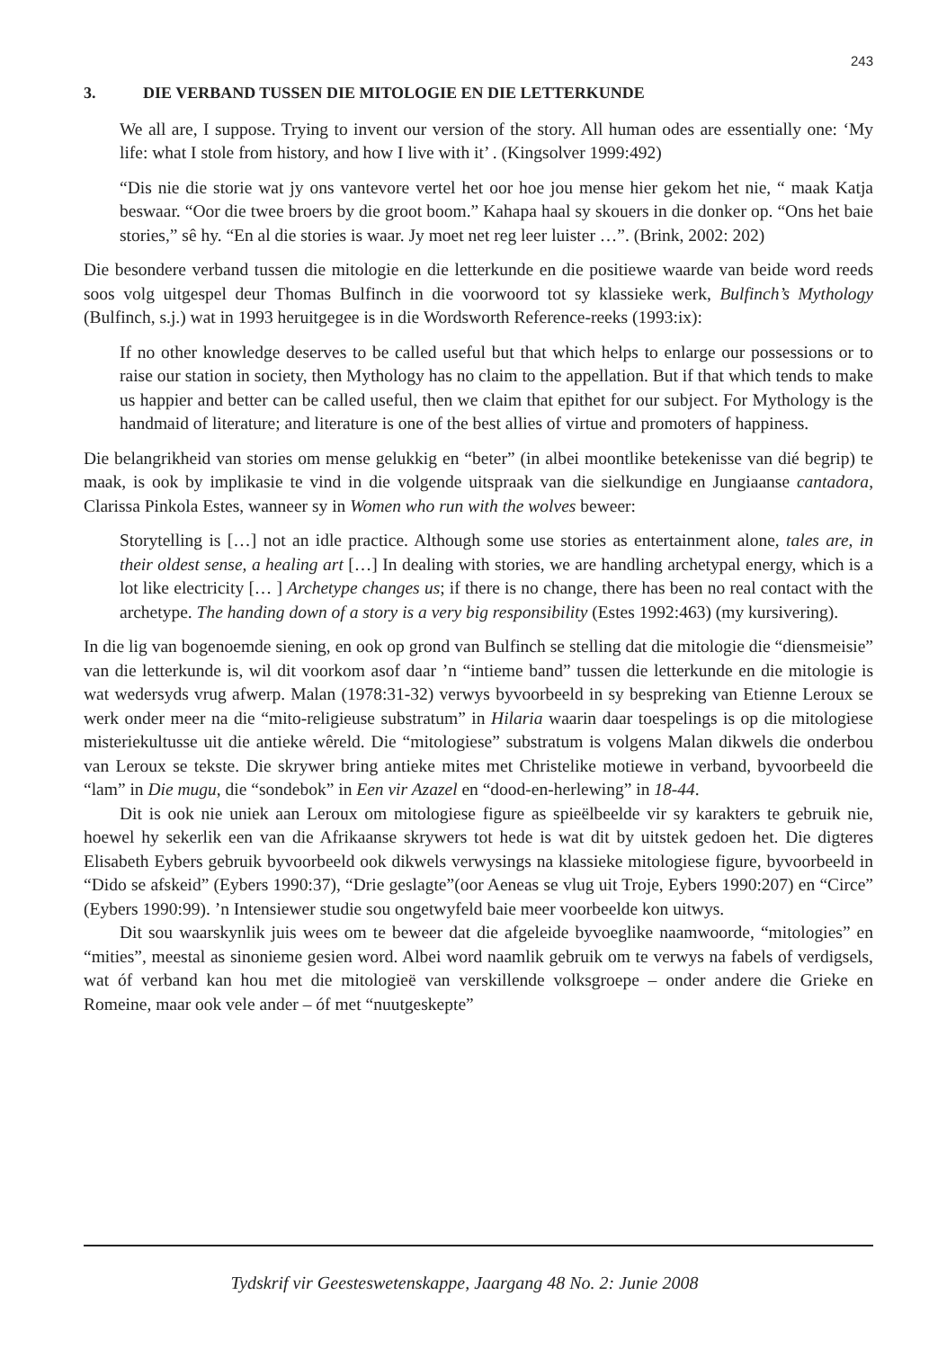243
3. DIE VERBAND TUSSEN DIE MITOLOGIE EN DIE LETTERKUNDE
We all are, I suppose. Trying to invent our version of the story. All human odes are essentially one: ‘My life: what I stole from history, and how I live with it’ . (Kingsolver 1999:492)
“Dis nie die storie wat jy ons vantevore vertel het oor hoe jou mense hier gekom het nie, “ maak Katja beswaar. “Oor die twee broers by die groot boom.” Kahapa haal sy skouers in die donker op. “Ons het baie stories,” sê hy. “En al die stories is waar. Jy moet net reg leer luister …”. (Brink, 2002: 202)
Die besondere verband tussen die mitologie en die letterkunde en die positiewe waarde van beide word reeds soos volg uitgespel deur Thomas Bulfinch in die voorwoord tot sy klassieke werk, Bulfinch’s Mythology (Bulfinch, s.j.) wat in 1993 heruitgegee is in die Wordsworth Reference-reeks (1993:ix):
If no other knowledge deserves to be called useful but that which helps to enlarge our possessions or to raise our station in society, then Mythology has no claim to the appellation. But if that which tends to make us happier and better can be called useful, then we claim that epithet for our subject. For Mythology is the handmaid of literature; and literature is one of the best allies of virtue and promoters of happiness.
Die belangrikheid van stories om mense gelukkig en “beter” (in albei moontlike betekenisse van dié begrip) te maak, is ook by implikasie te vind in die volgende uitspraak van die sielkundige en Jungiaanse cantadora, Clarissa Pinkola Estes, wanneer sy in Women who run with the wolves beweer:
Storytelling is […] not an idle practice. Although some use stories as entertainment alone, tales are, in their oldest sense, a healing art […] In dealing with stories, we are handling archetypal energy, which is a lot like electricity [… ] Archetype changes us; if there is no change, there has been no real contact with the archetype. The handing down of a story is a very big responsibility (Estes 1992:463) (my kursivering).
In die lig van bogenoemde siening, en ook op grond van Bulfinch se stelling dat die mitologie die “diensmeisie” van die letterkunde is, wil dit voorkom asof daar ’n “intieme band” tussen die letterkunde en die mitologie is wat wedersyds vrug afwerp. Malan (1978:31-32) verwys byvoorbeeld in sy bespreking van Etienne Leroux se werk onder meer na die “mito-religieuse substratum” in Hilaria waarin daar toespelings is op die mitologiese misteriekultusse uit die antieke wêreld. Die “mitologiese” substratum is volgens Malan dikwels die onderbou van Leroux se tekste. Die skrywer bring antieke mites met Christelike motiewe in verband, byvoorbeeld die “lam” in Die mugu, die “sondebok” in Een vir Azazel en “dood-en-herlewing” in 18-44.
Dit is ook nie uniek aan Leroux om mitologiese figure as spieëlbeelde vir sy karakters te gebruik nie, hoewel hy sekerlik een van die Afrikaanse skrywers tot hede is wat dit by uitstek gedoen het. Die digteres Elisabeth Eybers gebruik byvoorbeeld ook dikwels verwysings na klassieke mitologiese figure, byvoorbeeld in “Dido se afskeid” (Eybers 1990:37), “Drie geslagte”(oor Aeneas se vlug uit Troje, Eybers 1990:207) en “Circe” (Eybers 1990:99). ’n Intensiewer studie sou ongetwyfeld baie meer voorbeelde kon uitwys.
Dit sou waarskynlik juis wees om te beweer dat die afgeleide byvoeglike naamwoorde, “mitologies” en “mities”, meestal as sinonieme gesien word. Albei word naamlik gebruik om te verwys na fabels of verdigsels, wat óf verband kan hou met die mitologieë van verskillende volksgroepe – onder andere die Grieke en Romeine, maar ook vele ander – óf met “nuutgeskepte”
Tydskrif vir Geesteswetenskappe, Jaargang 48 No. 2: Junie 2008